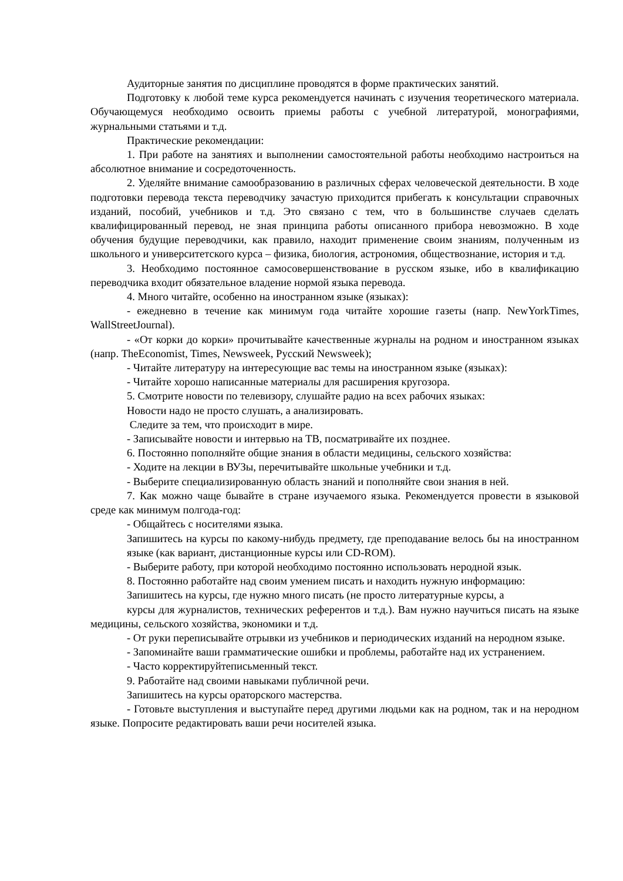Аудиторные занятия по дисциплине проводятся в форме практических занятий.
Подготовку к любой теме курса рекомендуется начинать с изучения теоретического материала. Обучающемуся необходимо освоить приемы работы с учебной литературой, монографиями, журнальными статьями и т.д.
Практические рекомендации:
1. При работе на занятиях и выполнении самостоятельной работы необходимо настроиться на абсолютное внимание и сосредоточенность.
2. Уделяйте внимание самообразованию в различных сферах человеческой деятельности. В ходе подготовки перевода текста переводчику зачастую приходится прибегать к консультации справочных изданий, пособий, учебников и т.д. Это связано с тем, что в большинстве случаев сделать квалифицированный перевод, не зная принципа работы описанного прибора невозможно. В ходе обучения будущие переводчики, как правило, находит применение своим знаниям, полученным из школьного и университетского курса – физика, биология, астрономия, обществознание, история и т.д.
3. Необходимо постоянное самосовершенствование в русском языке, ибо в квалификацию переводчика входит обязательное владение нормой языка перевода.
4. Много читайте, особенно на иностранном языке (языках):
- ежедневно в течение как минимум года читайте хорошие газеты (напр. NewYorkTimes, WallStreetJournal).
- «От корки до корки» прочитывайте качественные журналы на родном и иностранном языках (напр. TheEconomist, Times, Newsweek, Русский Newsweek);
- Читайте литературу на интересующие вас темы на иностранном языке (языках):
- Читайте хорошо написанные материалы для расширения кругозора.
5. Смотрите новости по телевизору, слушайте радио на всех рабочих языках:
Новости надо не просто слушать, а анализировать.
Следите за тем, что происходит в мире.
- Записывайте новости и интервью на ТВ, посматривайте их позднее.
6. Постоянно пополняйте общие знания в области медицины, сельского хозяйства:
- Ходите на лекции в ВУЗы, перечитывайте школьные учебники и т.д.
- Выберите специализированную область знаний и пополняйте свои знания в ней.
7. Как можно чаще бывайте в стране изучаемого языка. Рекомендуется провести в языковой среде как минимум полгода-год:
- Общайтесь с носителями языка.
Запишитесь на курсы по какому-нибудь предмету, где преподавание велось бы на иностранном языке (как вариант, дистанционные курсы или CD-ROM).
- Выберите работу, при которой необходимо постоянно использовать неродной язык.
8. Постоянно работайте над своим умением писать и находить нужную информацию:
Запишитесь на курсы, где нужно много писать (не просто литературные курсы, а
курсы для журналистов, технических референтов и т.д.). Вам нужно научиться писать на языке медицины, сельского хозяйства, экономики и т.д.
- От руки переписывайте отрывки из учебников и периодических изданий на неродном языке.
- Запоминайте ваши грамматические ошибки и проблемы, работайте над их устранением.
- Часто корректируйтеписьменный текст.
9. Работайте над своими навыками публичной речи.
Запишитесь на курсы ораторского мастерства.
- Готовьте выступления и выступайте перед другими людьми как на родном, так и на неродном языке. Попросите редактировать ваши речи носителей языка.